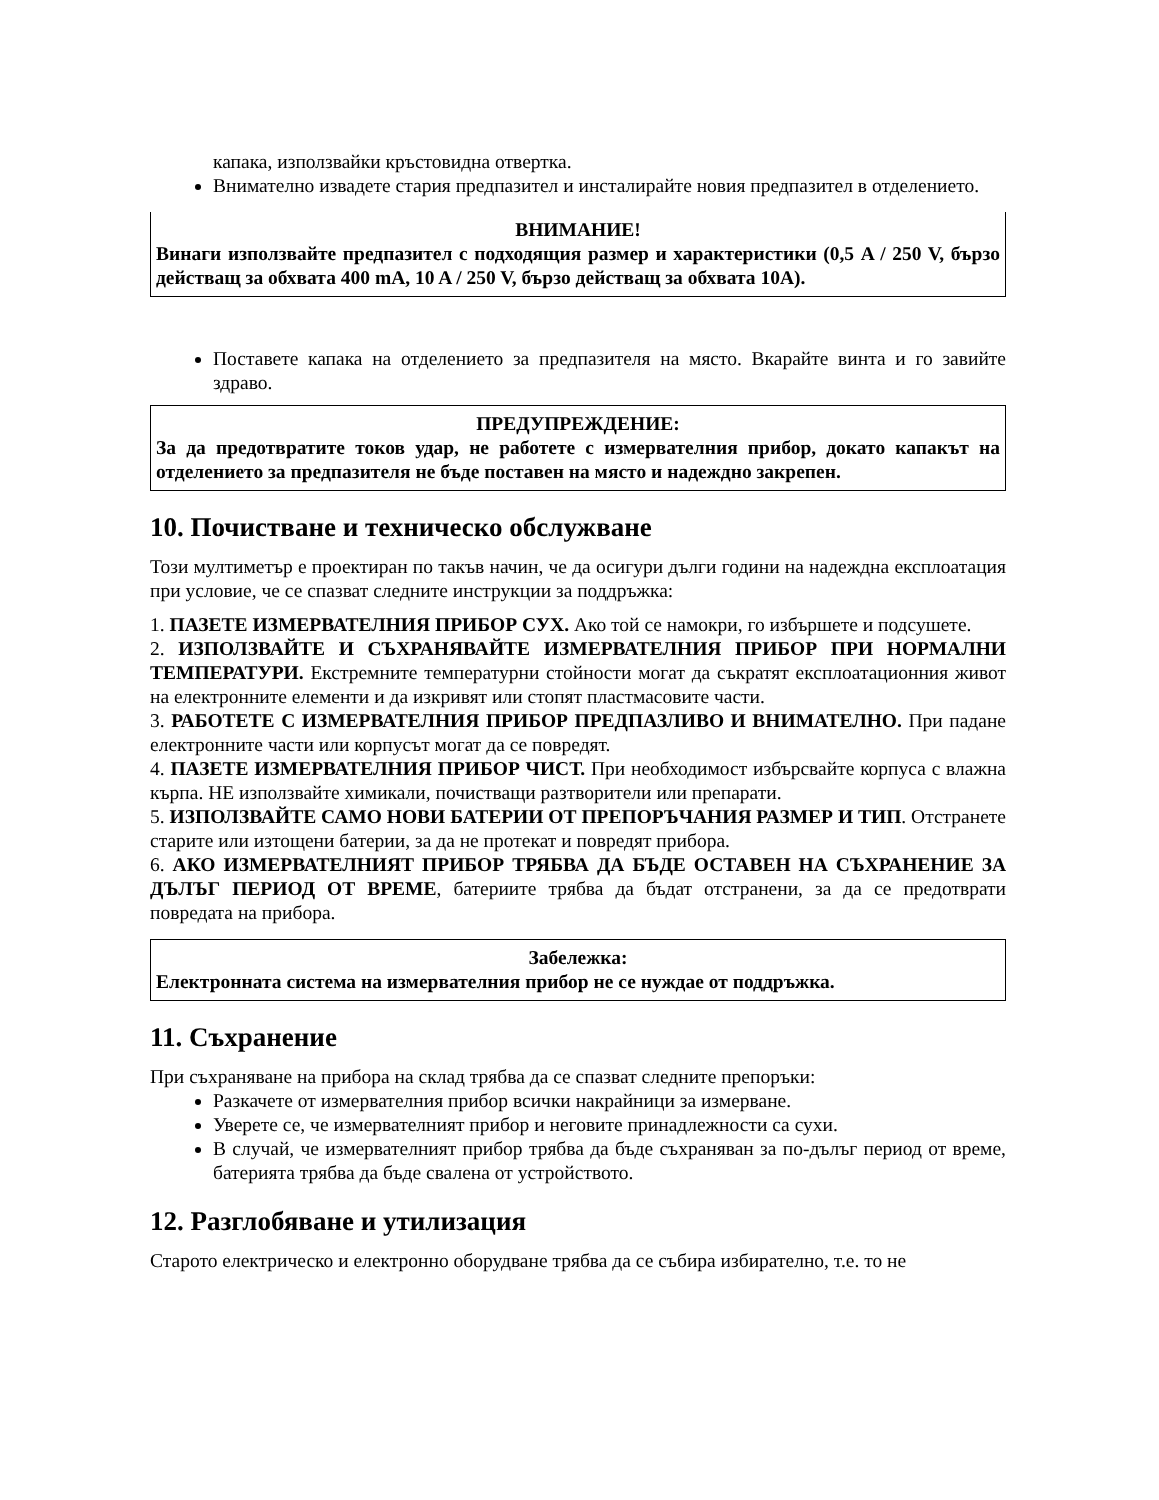капака, използвайки кръстовидна отвертка.
Внимателно извадете стария предпазител и инсталирайте новия предпазител в отделението.
ВНИМАНИЕ!
Винаги използвайте предпазител с подходящия размер и характеристики (0,5 A / 250 V, бързо действащ за обхвата 400 mA, 10 A / 250 V, бързо действащ за обхвата 10A).
Поставете капака на отделението за предпазителя на място. Вкарайте винта и го завийте здраво.
ПРЕДУПРЕЖДЕНИЕ:
За да предотвратите токов удар, не работете с измервателния прибор, докато капакът на отделението за предпазителя не бъде поставен на място и надеждно закрепен.
10. Почистване и техническо обслужване
Този мултиметър е проектиран по такъв начин, че да осигури дълги години на надеждна експлоатация при условие, че се спазват следните инструкции за поддръжка:
1. ПАЗЕТЕ ИЗМЕРВАТЕЛНИЯ ПРИБОР СУХ. Ако той се намокри, го избършете и подсушете.
2. ИЗПОЛЗВАЙТЕ И СЪХРАНЯВАЙТЕ ИЗМЕРВАТЕЛНИЯ ПРИБОР ПРИ НОРМАЛНИ ТЕМПЕРАТУРИ. Екстремните температурни стойности могат да съкратят експлоатационния живот на електронните елементи и да изкривят или стопят пластмасовите части.
3. РАБОТЕТЕ С ИЗМЕРВАТЕЛНИЯ ПРИБОР ПРЕДПАЗЛИВО И ВНИМАТЕЛНО. При падане електронните части или корпусът могат да се повредят.
4. ПАЗЕТЕ ИЗМЕРВАТЕЛНИЯ ПРИБОР ЧИСТ. При необходимост избърсвайте корпуса с влажна кърпа. НЕ използвайте химикали, почистващи разтворители или препарати.
5. ИЗПОЛЗВАЙТЕ САМО НОВИ БАТЕРИИ ОТ ПРЕПОРЪЧАНИЯ РАЗМЕР И ТИП. Отстранете старите или изтощени батерии, за да не протекат и повредят прибора.
6. АКО ИЗМЕРВАТЕЛНИЯТ ПРИБОР ТРЯБВА ДА БЪДЕ ОСТАВЕН НА СЪХРАНЕНИЕ ЗА ДЪЛЪГ ПЕРИОД ОТ ВРЕМЕ, батериите трябва да бъдат отстранени, за да се предотврати повредата на прибора.
Забележка:
Електронната система на измервателния прибор не се нуждае от поддръжка.
11. Съхранение
При съхраняване на прибора на склад трябва да се спазват следните препоръки:
Разкачете от измервателния прибор всички накрайници за измерване.
Уверете се, че измервателният прибор и неговите принадлежности са сухи.
В случай, че измервателният прибор трябва да бъде съхраняван за по-дълъг период от време, батерията трябва да бъде свалена от устройството.
12. Разглобяване и утилизация
Старото електрическо и електронно оборудване трябва да се събира избирателно, т.е. то не